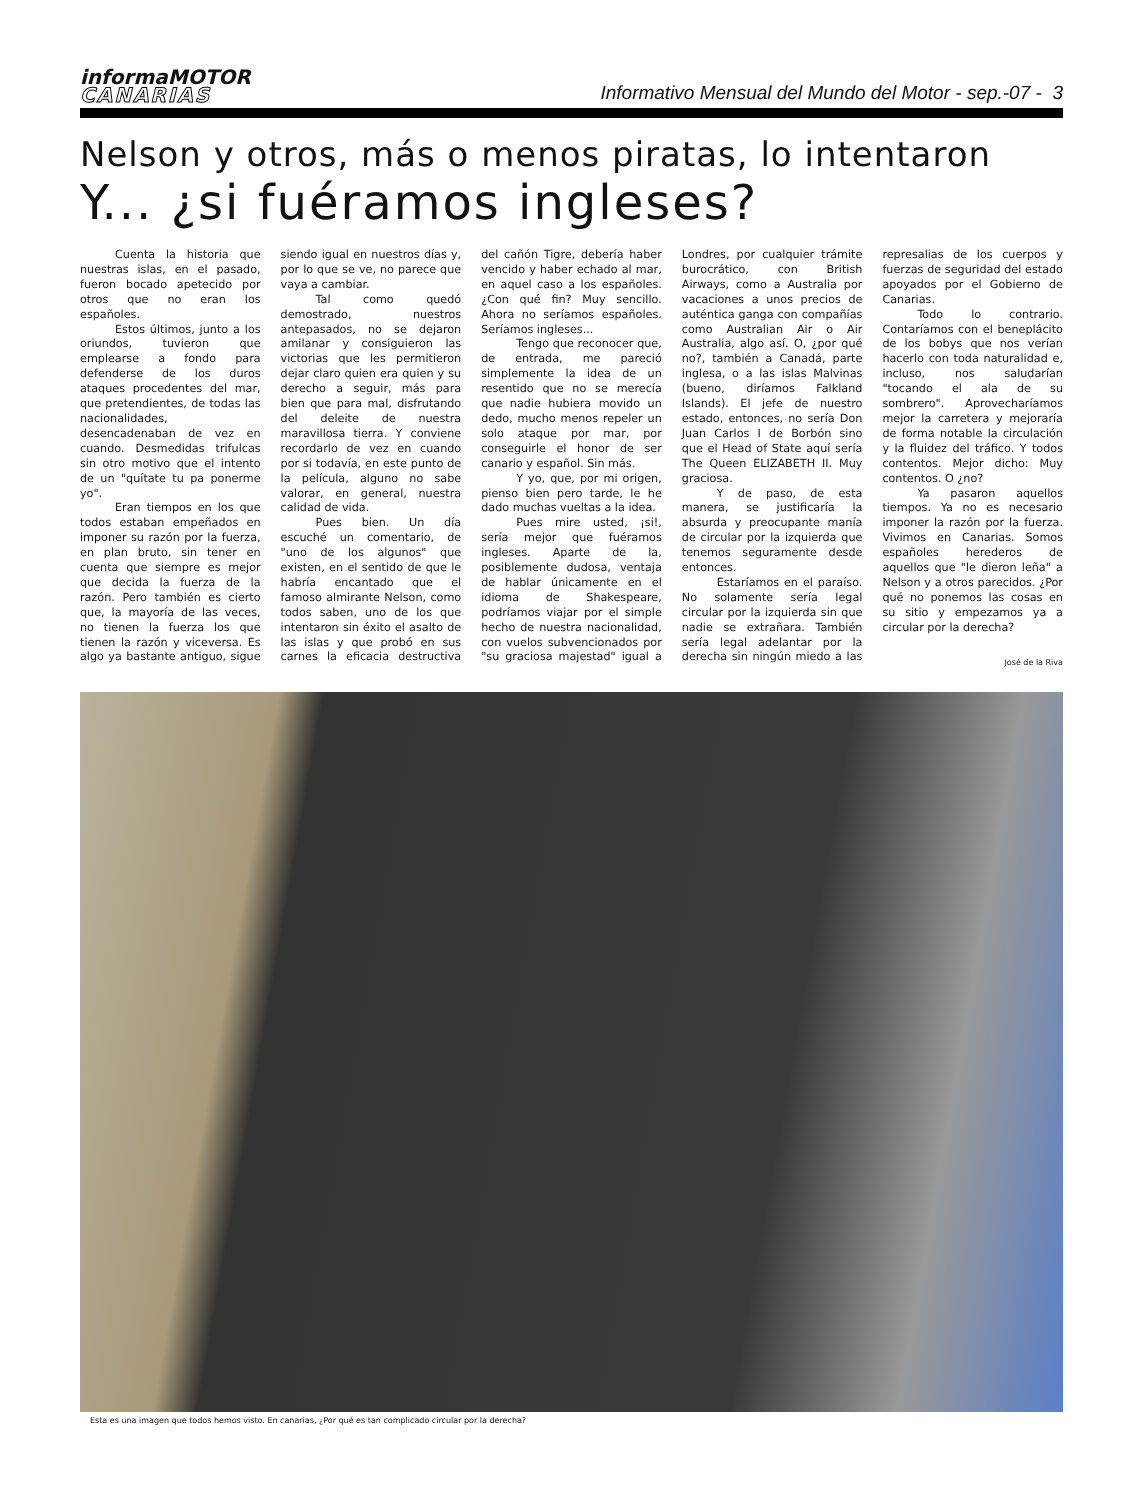informaMOTOR
CANARIAS
Informativo Mensual del Mundo del Motor - sep.-07 - 3
Nelson y otros, más o menos piratas, lo intentaron
Y... ¿si fuéramos ingleses?
Cuenta la historia que nuestras islas, en el pasado, fueron bocado apetecido por otros que no eran los españoles.
Estos últimos, junto a los oriundos, tuvieron que emplearse a fondo para defenderse de los duros ataques procedentes del mar, que pretendientes, de todas las nacionalidades, desencadenaban de vez en cuando. Desmedidas trifulcas sin otro motivo que el intento de un "quítate tu pa ponerme yo".
Eran tiempos en los que todos estaban empeñados en imponer su razón por la fuerza, en plan bruto, sin tener en cuenta que siempre es mejor que decida la fuerza de la razón. Pero también es cierto que, la mayoría de las veces, no tienen la fuerza los que tienen la razón y viceversa. Es algo ya bastante antiguo, sigue siendo igual en nuestros días y, por lo que se ve, no parece que vaya a cambiar.
Tal como quedó demostrado, nuestros antepasados, no se dejaron amilanar y consiguieron las victorias que les permitieron dejar claro quien era quien y su derecho a seguir, más para bien que para mal, disfrutando del deleite de nuestra maravillosa tierra. Y conviene recordarlo de vez en cuando por si todavía, en este punto de la película, alguno no sabe valorar, en general, nuestra calidad de vida.
Pues bien. Un día escuché un comentario, de "uno de los algunos" que existen, en el sentido de que le habría encantado que el famoso almirante Nelson, como todos saben, uno de los que intentaron sin éxito el asalto de las islas y que probó en sus carnes la eficacia destructiva del cañón Tigre, debería haber vencido y haber echado al mar, en aquel caso a los españoles. ¿Con qué fin? Muy sencillo. Ahora no seríamos españoles. Seríamos ingleses...
Tengo que reconocer que, de entrada, me pareció simplemente la idea de un resentido que no se merecía que nadie hubiera movido un dedo, mucho menos repeler un solo ataque por mar, por conseguirle el honor de ser canario y español. Sin más.
Y yo, que, por mi origen, pienso bien pero tarde, le he dado muchas vueltas a la idea.
Pues mire usted, ¡si!, sería mejor que fuéramos ingleses. Aparte de la, posiblemente dudosa, ventaja de hablar únicamente en el idioma de Shakespeare, podríamos viajar por el simple hecho de nuestra nacionalidad, con vuelos subvencionados por "su graciosa majestad" igual a Londres, por cualquier trámite burocrático, con British Airways, como a Australia por vacaciones a unos precios de auténtica ganga con compañías como Australian Air o Air Australia, algo así. O, ¿por qué no?, también a Canadá, parte inglesa, o a las islas Malvinas (bueno, diríamos Falkland Islands). El jefe de nuestro estado, entonces, no sería Don Juan Carlos I de Borbón sino que el Head of State aquí sería The Queen ELIZABETH II. Muy graciosa.
Y de paso, de esta manera, se justificaría la absurda y preocupante manía de circular por la izquierda que tenemos seguramente desde entonces.
Estaríamos en el paraíso. No solamente sería legal circular por la izquierda sin que nadie se extrañara. También sería legal adelantar por la derecha sin ningún miedo a las represalias de los cuerpos y fuerzas de seguridad del estado apoyados por el Gobierno de Canarias.
Todo lo contrario. Contaríamos con el beneplácito de los bobys que nos verían hacerlo con toda naturalidad e, incluso, nos saludarían "tocando el ala de su sombrero". Aprovecharíamos mejor la carretera y mejoraría de forma notable la circulación y la fluidez del tráfico. Y todos contentos. Mejor dicho: Muy contentos. O ¿no?
Ya pasaron aquellos tiempos. Ya no es necesario imponer la razón por la fuerza. Vivimos en Canarias. Somos españoles herederos de aquellos que "le dieron leña" a Nelson y a otros parecidos. ¿Por qué no ponemos las cosas en su sitio y empezamos ya a circular por la derecha?
José de la Riva
Esta es una imagen que todos hemos visto. En canarias, ¿Por qué es tan complicado circular por la derecha?